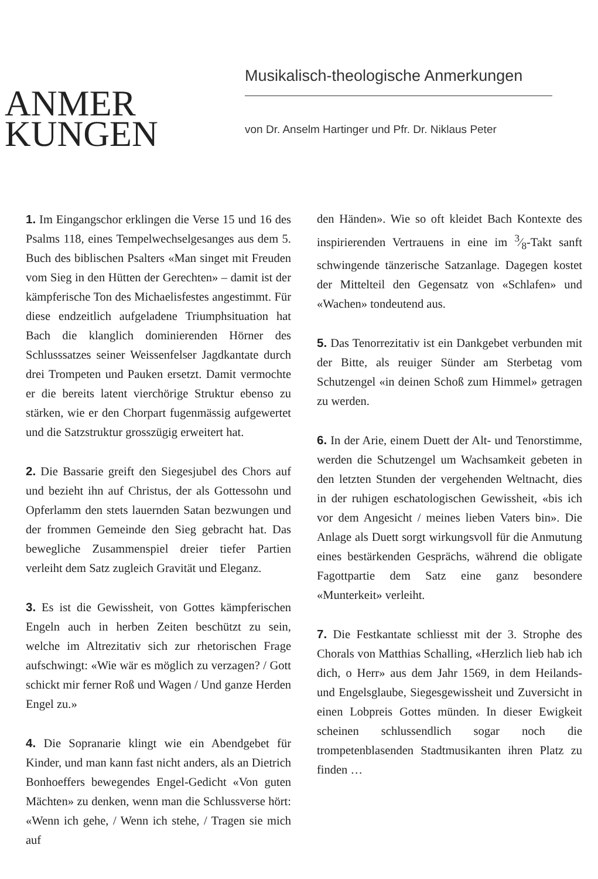ANMER
KUNGEN
Musikalisch-theologische Anmerkungen
von Dr. Anselm Hartinger und Pfr. Dr. Niklaus Peter
1. Im Eingangschor erklingen die Verse 15 und 16 des Psalms 118, eines Tempelwechselgesanges aus dem 5. Buch des biblischen Psalters «Man singet mit Freuden vom Sieg in den Hütten der Gerechten» – damit ist der kämpferische Ton des Michaelisfestes angestimmt. Für diese endzeitlich aufgeladene Triumphsituation hat Bach die klanglich dominierenden Hörner des Schlusssatzes seiner Weissenfelser Jagdkantate durch drei Trompeten und Pauken ersetzt. Damit vermochte er die bereits latent vierchörige Struktur ebenso zu stärken, wie er den Chorpart fugenmässig aufgewertet und die Satzstruktur grosszügig erweitert hat.
2. Die Bassarie greift den Siegesjubel des Chors auf und bezieht ihn auf Christus, der als Gottessohn und Opferlamm den stets lauernden Satan bezwungen und der frommen Gemeinde den Sieg gebracht hat. Das bewegliche Zusammenspiel dreier tiefer Partien verleiht dem Satz zugleich Gravität und Eleganz.
3. Es ist die Gewissheit, von Gottes kämpferischen Engeln auch in herben Zeiten beschützt zu sein, welche im Altrezitativ sich zur rhetorischen Frage aufschwingt: «Wie wär es möglich zu verzagen? / Gott schickt mir ferner Roß und Wagen / Und ganze Herden Engel zu.»
4. Die Sopranarie klingt wie ein Abendgebet für Kinder, und man kann fast nicht anders, als an Dietrich Bonhoeffers bewegendes Engel-Gedicht «Von guten Mächten» zu denken, wenn man die Schlussverse hört: «Wenn ich gehe, / Wenn ich stehe, / Tragen sie mich auf
den Händen». Wie so oft kleidet Bach Kontexte des inspirierenden Vertrauens in eine im 3⁄8-Takt sanft schwingende tänzerische Satzanlage. Dagegen kostet der Mittelteil den Gegensatz von «Schlafen» und «Wachen» tondeutend aus.
5. Das Tenorrezitativ ist ein Dankgebet verbunden mit der Bitte, als reuiger Sünder am Sterbetag vom Schutzengel «in deinen Schoß zum Himmel» getragen zu werden.
6. In der Arie, einem Duett der Alt- und Tenorstimme, werden die Schutzengel um Wachsamkeit gebeten in den letzten Stunden der vergehenden Weltnacht, dies in der ruhigen eschatologischen Gewissheit, «bis ich vor dem Angesicht / meines lieben Vaters bin». Die Anlage als Duett sorgt wirkungsvoll für die Anmutung eines bestärkenden Gesprächs, während die obligate Fagottpartie dem Satz eine ganz besondere «Munterkeit» verleiht.
7. Die Festkantate schliesst mit der 3. Strophe des Chorals von Matthias Schalling, «Herzlich lieb hab ich dich, o Herr» aus dem Jahr 1569, in dem Heilands- und Engelsglaube, Siegesgewissheit und Zuversicht in einen Lobpreis Gottes münden. In dieser Ewigkeit scheinen schlussendlich sogar noch die trompetenblasenden Stadtmusikanten ihren Platz zu finden …